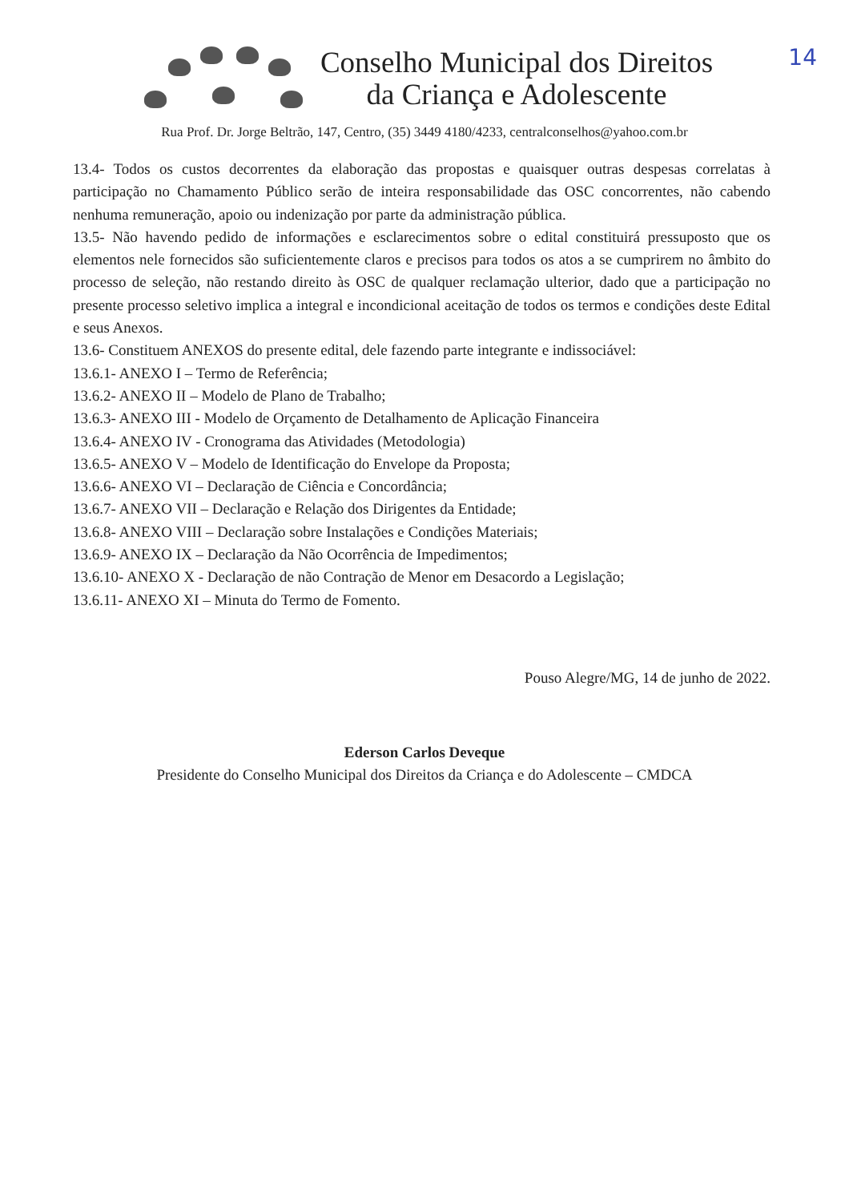14
Conselho Municipal dos Direitos
da Criança e Adolescente
Rua Prof. Dr. Jorge Beltrão, 147, Centro, (35) 3449 4180/4233, centralconselhos@yahoo.com.br
13.4- Todos os custos decorrentes da elaboração das propostas e quaisquer outras despesas correlatas à participação no Chamamento Público serão de inteira responsabilidade das OSC concorrentes, não cabendo nenhuma remuneração, apoio ou indenização por parte da administração pública.
13.5- Não havendo pedido de informações e esclarecimentos sobre o edital constituirá pressuposto que os elementos nele fornecidos são suficientemente claros e precisos para todos os atos a se cumprirem no âmbito do processo de seleção, não restando direito às OSC de qualquer reclamação ulterior, dado que a participação no presente processo seletivo implica a integral e incondicional aceitação de todos os termos e condições deste Edital e seus Anexos.
13.6- Constituem ANEXOS do presente edital, dele fazendo parte integrante e indissociável:
13.6.1- ANEXO I – Termo de Referência;
13.6.2- ANEXO II – Modelo de Plano de Trabalho;
13.6.3- ANEXO III - Modelo de Orçamento de Detalhamento de Aplicação Financeira
13.6.4- ANEXO IV - Cronograma das Atividades (Metodologia)
13.6.5- ANEXO V – Modelo de Identificação do Envelope da Proposta;
13.6.6- ANEXO VI – Declaração de Ciência e Concordância;
13.6.7- ANEXO VII – Declaração e Relação dos Dirigentes da Entidade;
13.6.8- ANEXO VIII – Declaração sobre Instalações e Condições Materiais;
13.6.9- ANEXO IX – Declaração da Não Ocorrência de Impedimentos;
13.6.10- ANEXO X - Declaração de não Contração de Menor em Desacordo a Legislação;
13.6.11- ANEXO XI – Minuta do Termo de Fomento.
Pouso Alegre/MG, 14 de junho de 2022.
Ederson Carlos Deveque
Presidente do Conselho Municipal dos Direitos da Criança e do Adolescente – CMDCA